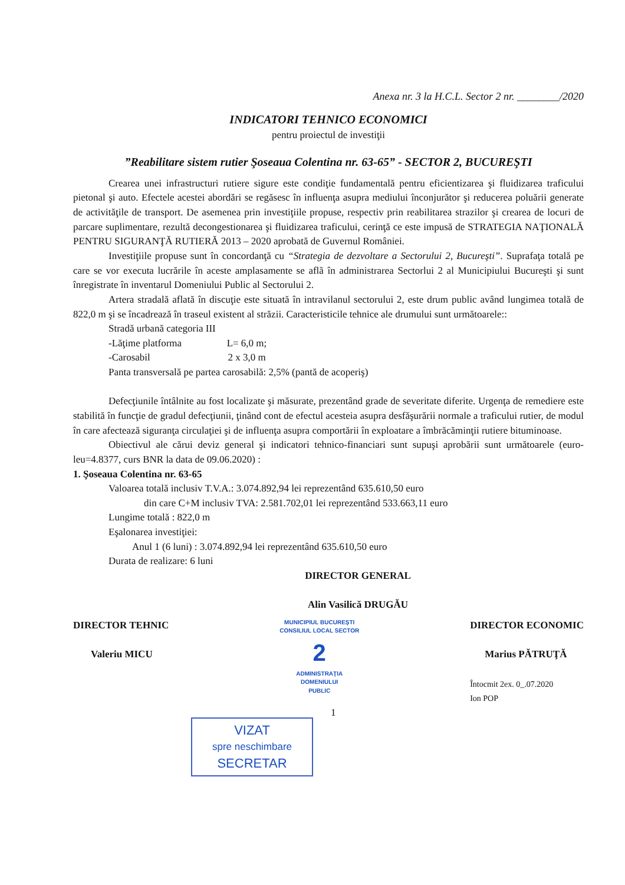Anexa nr. 3 la H.C.L. Sector 2 nr. ________/2020
INDICATORI TEHNICO ECONOMICI
pentru proiectul de investiţii
”Reabilitare sistem rutier Şoseaua Colentina nr. 63-65” - SECTOR 2, BUCUREŞTI
Crearea unei infrastructuri rutiere sigure este condiţie fundamentală pentru eficientizarea şi fluidizarea traficului pietonal şi auto. Efectele acestei abordări se regăsesc în influenţa asupra mediului înconjurător şi reducerea poluării generate de activităţile de transport. De asemenea prin investiţiile propuse, respectiv prin reabilitarea strazilor şi crearea de locuri de parcare suplimentare, rezultă decongestionarea şi fluidizarea traficului, cerinţă ce este impusă de STRATEGIA NAŢIONALĂ PENTRU SIGURANŢĂ RUTIERĂ 2013 – 2020 aprobată de Guvernul României.
Investiţiile propuse sunt în concordanţă cu “Strategia de dezvoltare a Sectorului 2, Bucureşti”. Suprafaţa totală pe care se vor executa lucrările în aceste amplasamente se aflã în administrarea Sectorlui 2 al Municipiului Bucureşti şi sunt înregistrate în inventarul Domeniului Public al Sectorului 2.
Artera stradală aflată în discuţie este situată în intravilanul sectorului 2, este drum public având lungimea totală de 822,0 m şi se încadrează în traseul existent al străzii. Caracteristicile tehnice ale drumului sunt următoarele::
Stradă urbană categoria III
-Lăţime platforma L= 6,0 m;
-Carosabil 2 x 3,0 m
Panta transversală pe partea carosabilă: 2,5% (pantă de acoperiş)
Defecţiunile întâlnite au fost localizate şi măsurate, prezentând grade de severitate diferite. Urgenţa de remediere este stabilită în funcţie de gradul defecţiunii, ţinând cont de efectul acesteia asupra desfăşurării normale a traficului rutier, de modul în care afectează siguranţa circulaţiei şi de influenţa asupra comportării în exploatare a îmbrăcăminţii rutiere bituminoase.
Obiectivul ale cărui deviz general şi indicatori tehnico-financiari sunt supuşi aprobării sunt următoarele (euro-leu=4.8377, curs BNR la data de 09.06.2020) :
1. Şoseaua Colentina nr. 63-65
Valoarea totală inclusiv T.V.A.: 3.074.892,94 lei reprezentând 635.610,50 euro
din care C+M inclusiv TVA: 2.581.702,01 lei reprezentând 533.663,11 euro
Lungime totală : 822,0 m
Eşalonarea investiţiei:
Anul 1 (6 luni) : 3.074.892,94 lei reprezentând 635.610,50 euro
Durata de realizare: 6 luni
DIRECTOR GENERAL
Alin Vasilică DRUGĂU
DIRECTOR TEHNIC
Valeriu MICU
MUNICIPIUL BUCUREŞTI
CONSILIUL LOCAL SECTOR
2
ADMINISTRAŢIA
DOMENIULUI
PUBLIC
DIRECTOR ECONOMIC
Marius PĂTRUŢĂ
Întocmit 2ex. 0_.07.2020
Ion POP
VIZAT
spre neschimbare
SECRETAR
1